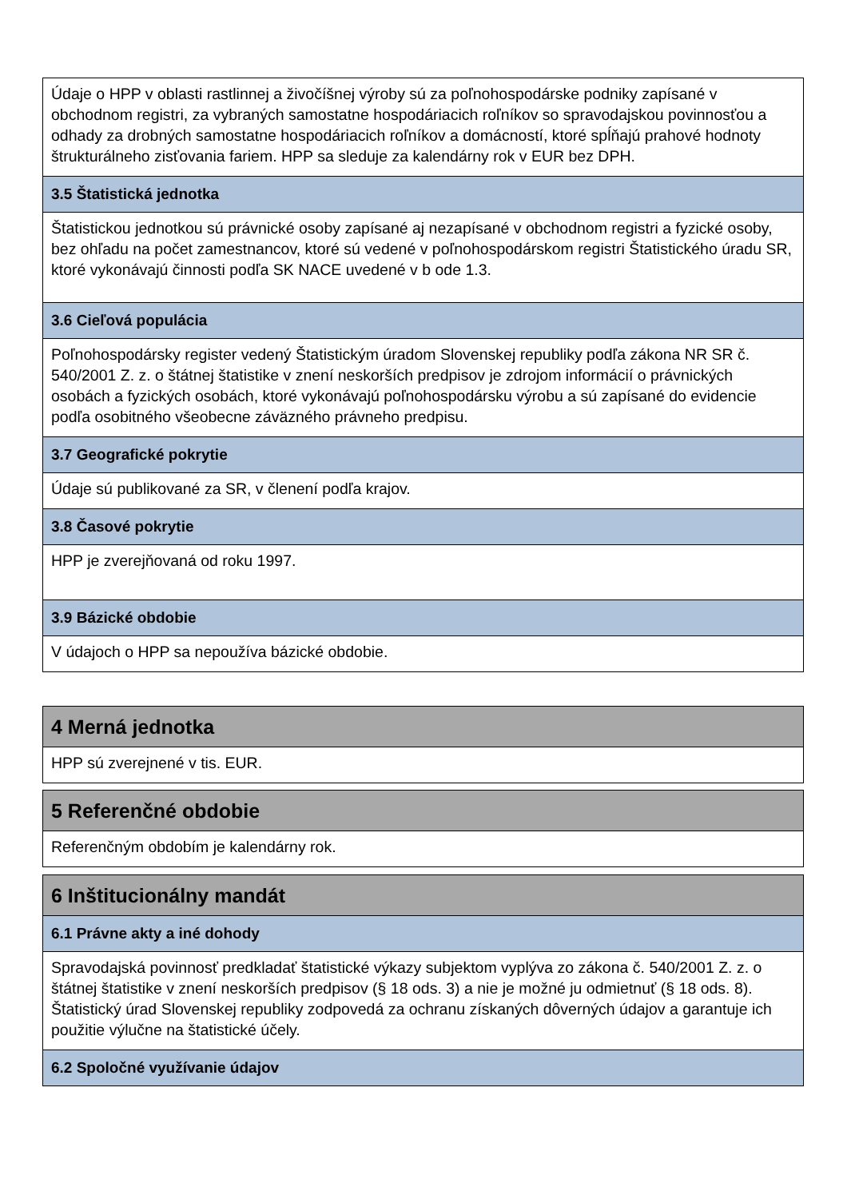| Údaje o HPP v oblasti rastlinnej a živočíšnej výroby sú za poľnohospodárske podniky zapísané v obchodnom registri, za vybraných samostatne hospodáriacich roľníkov so spravodajskou povinnosťou a odhady za drobných samostatne hospodáriacich roľníkov a domácností, ktoré spĺňajú prahové hodnoty štrukturálneho zisťovania fariem. HPP sa sleduje za kalendárny rok v EUR bez DPH. |
| 3.5 Štatistická jednotka |
| Štatistickou jednotkou sú právnické osoby zapísané aj nezapísané v obchodnom registri a fyzické osoby, bez ohľadu na počet zamestnancov, ktoré sú vedené v poľnohospodárskom registri Štatistického úradu SR, ktoré vykonávajú činnosti podľa SK NACE uvedené v b ode 1.3. |
| 3.6 Cieľová populácia |
| Poľnohospodársky register vedený Štatistickým úradom Slovenskej republiky podľa zákona NR SR č. 540/2001 Z. z. o štátnej štatistike v znení neskorších predpisov je zdrojom informácií o právnických osobách a fyzických osobách, ktoré vykonávajú poľnohospodársku výrobu a sú zapísané do evidencie podľa osobitného všeobecne záväzného právneho predpisu. |
| 3.7 Geografické pokrytie |
| Údaje sú publikované za SR, v členení podľa krajov. |
| 3.8 Časové pokrytie |
| HPP je zverejňovaná od roku 1997. |
| 3.9 Bázické obdobie |
| V údajoch o HPP sa nepoužíva bázické obdobie. |
| 4 Merná jednotka |
| --- |
| HPP sú zverejnené v tis. EUR. |
| 5 Referenčné obdobie |
| --- |
| Referenčným obdobím je kalendárny rok. |
| 6 Inštitucionálny mandát |
| --- |
| 6.1 Právne akty a iné dohody |
| Spravodajská povinnosť predkladať štatistické výkazy subjektom vyplýva zo zákona č. 540/2001 Z. z. o štátnej štatistike v znení neskorších predpisov (§ 18 ods. 3) a nie je možné ju odmietnuť (§ 18 ods. 8). Štatistický úrad Slovenskej republiky zodpovedá za ochranu získaných dôverných údajov a garantuje ich použitie výlučne na štatistické účely. |
| 6.2 Spoločné využívanie údajov |